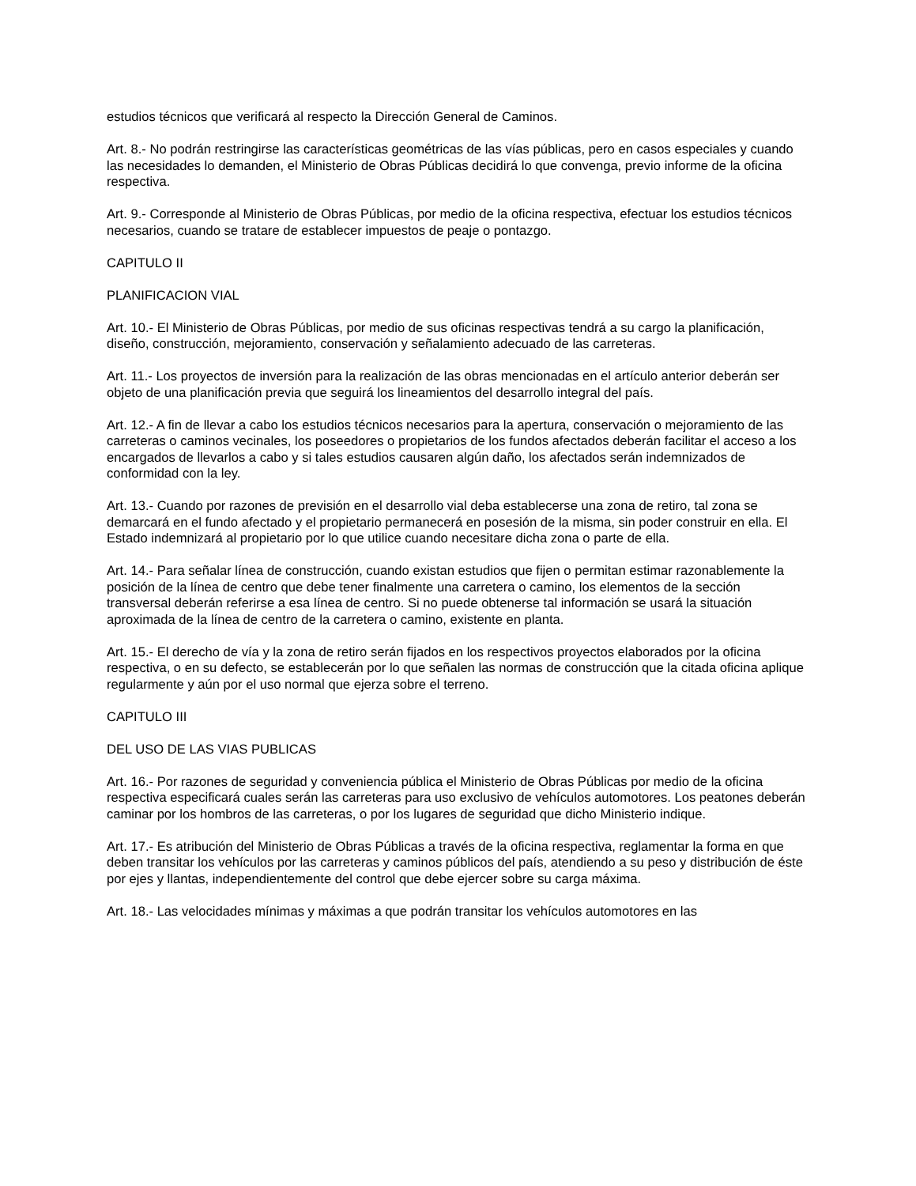estudios técnicos que verificará al respecto la Dirección General de Caminos.
Art. 8.- No podrán restringirse las características geométricas de las vías públicas, pero en casos especiales y cuando las necesidades lo demanden, el Ministerio de Obras Públicas decidirá lo que convenga, previo informe de la oficina respectiva.
Art. 9.- Corresponde al Ministerio de Obras Públicas, por medio de la oficina respectiva, efectuar los estudios técnicos necesarios, cuando se tratare de establecer impuestos de peaje o pontazgo.
CAPITULO II
PLANIFICACION VIAL
Art. 10.- El Ministerio de Obras Públicas, por medio de sus oficinas respectivas tendrá a su cargo la planificación, diseño, construcción, mejoramiento, conservación y señalamiento adecuado de las carreteras.
Art. 11.- Los proyectos de inversión para la realización de las obras mencionadas en el artículo anterior deberán ser objeto de una planificación previa que seguirá los lineamientos del desarrollo integral del país.
Art. 12.- A fin de llevar a cabo los estudios técnicos necesarios para la apertura, conservación o mejoramiento de las carreteras o caminos vecinales, los poseedores o propietarios de los fundos afectados deberán facilitar el acceso a los encargados de llevarlos a cabo y si tales estudios causaren algún daño, los afectados serán indemnizados de conformidad con la ley.
Art. 13.- Cuando por razones de previsión en el desarrollo vial deba establecerse una zona de retiro, tal zona se demarcará en el fundo afectado y el propietario permanecerá en posesión de la misma, sin poder construir en ella. El Estado indemnizará al propietario por lo que utilice cuando necesitare dicha zona o parte de ella.
Art. 14.- Para señalar línea de construcción, cuando existan estudios que fijen o permitan estimar razonablemente la posición de la línea de centro que debe tener finalmente una carretera o camino, los elementos de la sección transversal deberán referirse a esa línea de centro. Si no puede obtenerse tal información se usará la situación aproximada de la línea de centro de la carretera o camino, existente en planta.
Art. 15.- El derecho de vía y la zona de retiro serán fijados en los respectivos proyectos elaborados por la oficina respectiva, o en su defecto, se establecerán por lo que señalen las normas de construcción que la citada oficina aplique regularmente y aún por el uso normal que ejerza sobre el terreno.
CAPITULO III
DEL USO DE LAS VIAS PUBLICAS
Art. 16.- Por razones de seguridad y conveniencia pública el Ministerio de Obras Públicas por medio de la oficina respectiva especificará cuales serán las carreteras para uso exclusivo de vehículos automotores. Los peatones deberán caminar por los hombros de las carreteras, o por los lugares de seguridad que dicho Ministerio indique.
Art. 17.- Es atribución del Ministerio de Obras Públicas a través de la oficina respectiva, reglamentar la forma en que deben transitar los vehículos por las carreteras y caminos públicos del país, atendiendo a su peso y distribución de éste por ejes y llantas, independientemente del control que debe ejercer sobre su carga máxima.
Art. 18.- Las velocidades mínimas y máximas a que podrán transitar los vehículos automotores en las